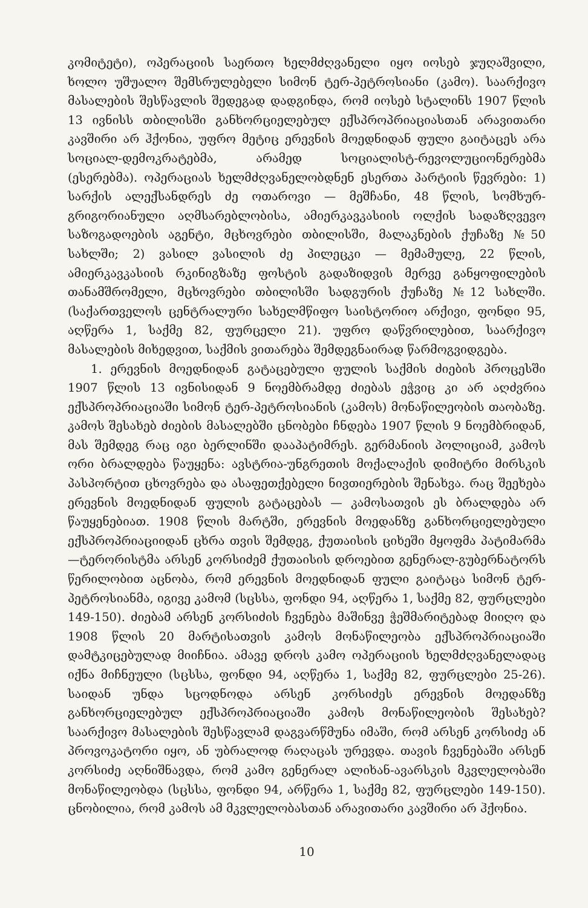კომიტეტი), ოპერაციის საერთო ხელმძღვანელი იყო იოსებ ჯუღაშვილი, ხოლო უშუალო შემსრულებელი სიმონ ტერ-პეტროსიანი (კამო). საარქივო მასალების შესწავლის შედეგად დადგინდა, რომ იოსებ სტალინს 1907 წლის 13 ივნისს თბილისში განხორციელებულ ექსპროპრიაციასთან არავითარი კავშირი არ ჰქონია, უფრო მეტიც ერევნის მოედნიდან ფული გაიტაცეს არა სოციალ-დემოკრატებმა, არამედ სოციალისტ-რევოლუციონერებმა (ესერებმა). ოპერაციას ხელმძღვანელობდნენ ესერთა პარტიის წევრები: 1) სარქის ალექსანდრეს ძე ოთაროვი — მეშჩანი, 48 წლის, სომხურ-გრიგორიანული აღმსარებლობისა, ამიერკავკასიის ოლქის სადაზღვევო საზოგადოების აგენტი, მცხოვრები თბილისში, მალაკნების ქუჩაზე №50 სახლში; 2) ვასილ ვასილის ძე პილეცკი — მემამულე, 22 წლის, ამიერკავკასიის რკინიგზაზე ფოსტის გადაზიდვის მერვე განყოფილების თანამშრომელი, მცხოვრები თბილისში სადგურის ქუჩაზე №12 სახლში. (საქართველოს ცენტრალური სახელმწიფო საისტორიო არქივი, ფონდი 95, აღწერა 1, საქმე 82, ფურცელი 21). უფრო დაწვრილებით, საარქივო მასალების მიხედვით, საქმის ვითარება შემდეგნაირად წარმოგვიდგება.
1. ერევნის მოედნიდან გატაცებული ფულის საქმის ძიების პროცესში 1907 წლის 13 ივნისიდან 9 ნოემბრამდე ძიებას ეჭვიც კი არ აღძვრია ექსპროპრიაციაში სიმონ ტერ-პეტროსიანის (კამოს) მონაწილეობის თაობაზე. კამოს შესახებ ძიების მასალებში ცნობები ჩნდება 1907 წლის 9 ნოემბრიდან, მას შემდეგ რაც იგი ბერლინში დააპატიმრეს. გერმანიის პოლიციამ, კამოს ორი ბრალდება წაუყენა: ავსტრია-უნგრეთის მოქალაქის დიმიტრი მირსკის პასპორტით ცხოვრება და ასაფეთქებელი ნივთიერების შენახვა. რაც შეეხება ერევნის მოედნიდან ფულის გატაცებას — კამოსათვის ეს ბრალდება არ წაუყენებიათ. 1908 წლის მარტში, ერევნის მოედანზე განხორციელებული ექსპროპრიაციიდან ცხრა თვის შემდეგ, ქუთაისის ციხეში მყოფმა პატიმარმა—ტერორისტმა არსენ კორსიძემ ქუთაისის დროებით გენერალ-გუბერნატორს წერილობით აცნობა, რომ ერევნის მოედნიდან ფული გაიტაცა სიმონ ტერ-პეტროსიანმა, იგივე კამომ (სცსსა, ფონდი 94, აღწერა 1, საქმე 82, ფურცლები 149-150). ძიებამ არსენ კორსიძის ჩვენება მაშინვე ჭეშმარიტებად მიიღო და 1908 წლის 20 მარტისათვის კამოს მონაწილეობა ექსპროპრიაციაში დამტკიცებულად მიიჩნია. ამავე დროს კამო ოპერაციის ხელმძღვანელადაც იქნა მიჩნეული (სცსსა, ფონდი 94, აღწერა 1, საქმე 82, ფურცლები 25-26). საიდან უნდა სცოდნოდა არსენ კორსიძეს ერევნის მოედანზე განხორციელებულ ექსპროპრიაციაში კამოს მონაწილეობის შესახებ? საარქივო მასალების შესწავლამ დაგვარწმუნა იმაში, რომ არსენ კორსიძე ან პროვოკატორი იყო, ან უბრალოდ რაღაცას ურევდა. თავის ჩვენებაში არსენ კორსიძე აღნიშნავდა, რომ კამო გენერალ ალიხან-ავარსკის მკვლელობაში მონაწილეობდა (სცსსა, ფონდი 94, არწერა 1, საქმე 82, ფურცლები 149-150). ცნობილია, რომ კამოს ამ მკვლელობასთან არავითარი კავშირი არ ჰქონია.
10